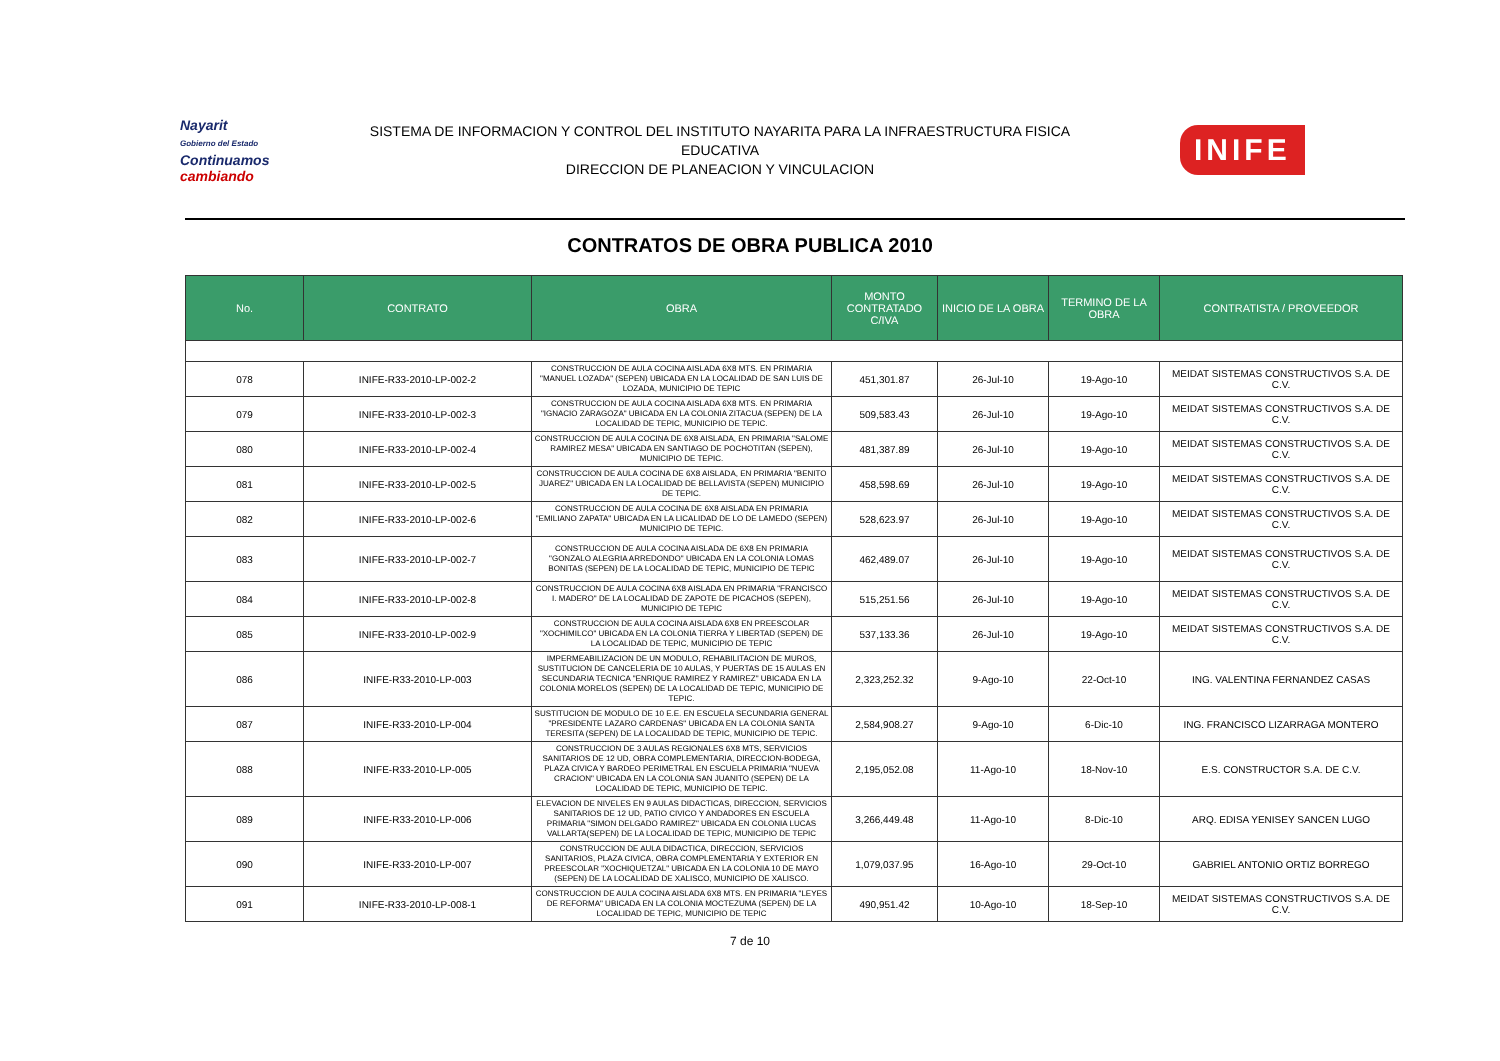Nayarit
Gobierno del Estado
Continuamos cambiando
SISTEMA DE INFORMACION Y CONTROL DEL INSTITUTO NAYARITA PARA LA INFRAESTRUCTURA FISICA
EDUCATIVA
DIRECCION DE PLANEACION Y VINCULACION
INIFE
CONTRATOS DE OBRA PUBLICA 2010
| No. | CONTRATO | OBRA | MONTO CONTRATADO C/IVA | INICIO DE LA OBRA | TERMINO DE LA OBRA | CONTRATISTA / PROVEEDOR |
| --- | --- | --- | --- | --- | --- | --- |
| 078 | INIFE-R33-2010-LP-002-2 | CONSTRUCCION DE AULA COCINA AISLADA 6X8 MTS. EN PRIMARIA "MANUEL LOZADA" (SEPEN) UBICADA EN LA LOCALIDAD DE SAN LUIS DE LOZADA, MUNICIPIO DE TEPIC | 451,301.87 | 26-Jul-10 | 19-Ago-10 | MEIDAT SISTEMAS CONSTRUCTIVOS S.A. DE C.V. |
| 079 | INIFE-R33-2010-LP-002-3 | CONSTRUCCION DE AULA COCINA AISLADA 6X8 MTS. EN PRIMARIA "IGNACIO ZARAGOZA" UBICADA EN LA COLONIA ZITACUA (SEPEN) DE LA LOCALIDAD DE TEPIC, MUNICIPIO DE TEPIC. | 509,583.43 | 26-Jul-10 | 19-Ago-10 | MEIDAT SISTEMAS CONSTRUCTIVOS S.A. DE C.V. |
| 080 | INIFE-R33-2010-LP-002-4 | CONSTRUCCION DE AULA COCINA DE 6X8 AISLADA, EN PRIMARIA "SALOME RAMIREZ MESA" UBICADA EN SANTIAGO DE POCHOTITAN (SEPEN), MUNICIPIO DE TEPIC. | 481,387.89 | 26-Jul-10 | 19-Ago-10 | MEIDAT SISTEMAS CONSTRUCTIVOS S.A. DE C.V. |
| 081 | INIFE-R33-2010-LP-002-5 | CONSTRUCCION DE AULA COCINA DE 6X8 AISLADA, EN PRIMARIA "BENITO JUAREZ" UBICADA EN LA LOCALIDAD DE BELLAVISTA (SEPEN) MUNICIPIO DE TEPIC. | 458,598.69 | 26-Jul-10 | 19-Ago-10 | MEIDAT SISTEMAS CONSTRUCTIVOS S.A. DE C.V. |
| 082 | INIFE-R33-2010-LP-002-6 | CONSTRUCCION DE AULA COCINA DE 6X8 AISLADA EN PRIMARIA "EMILIANO ZAPATA" UBICADA EN LA LICALIDAD DE LO DE LAMEDO (SEPEN) MUNICIPIO DE TEPIC. | 528,623.97 | 26-Jul-10 | 19-Ago-10 | MEIDAT SISTEMAS CONSTRUCTIVOS S.A. DE C.V. |
| 083 | INIFE-R33-2010-LP-002-7 | CONSTRUCCION DE AULA COCINA AISLADA DE 6X8 EN PRIMARIA "GONZALO ALEGRIA ARREDONDO" UBICADA EN LA COLONIA LOMAS BONITAS (SEPEN) DE LA LOCALIDAD DE TEPIC, MUNICIPIO DE TEPIC | 462,489.07 | 26-Jul-10 | 19-Ago-10 | MEIDAT SISTEMAS CONSTRUCTIVOS S.A. DE C.V. |
| 084 | INIFE-R33-2010-LP-002-8 | CONSTRUCCION DE AULA COCINA 6X8 AISLADA EN PRIMARIA "FRANCISCO I. MADERO" DE LA LOCALIDAD DE ZAPOTE DE PICACHOS (SEPEN), MUNICIPIO DE TEPIC | 515,251.56 | 26-Jul-10 | 19-Ago-10 | MEIDAT SISTEMAS CONSTRUCTIVOS S.A. DE C.V. |
| 085 | INIFE-R33-2010-LP-002-9 | CONSTRUCCION DE AULA COCINA AISLADA 6X8 EN PREESCOLAR "XOCHIMILCO" UBICADA EN LA COLONIA TIERRA Y LIBERTAD (SEPEN) DE LA LOCALIDAD DE TEPIC, MUNICIPIO DE TEPIC | 537,133.36 | 26-Jul-10 | 19-Ago-10 | MEIDAT SISTEMAS CONSTRUCTIVOS S.A. DE C.V. |
| 086 | INIFE-R33-2010-LP-003 | IMPERMEABILIZACION DE UN MODULO, REHABILITACION DE MUROS, SUSTITUCION DE CANCELERIA DE 10 AULAS, Y PUERTAS DE 15 AULAS EN SECUNDARIA TECNICA "ENRIQUE RAMIREZ Y RAMIREZ" UBICADA EN LA COLONIA MORELOS (SEPEN) DE LA LOCALIDAD DE TEPIC, MUNICIPIO DE TEPIC. | 2,323,252.32 | 9-Ago-10 | 22-Oct-10 | ING. VALENTINA FERNANDEZ CASAS |
| 087 | INIFE-R33-2010-LP-004 | SUSTITUCION DE MODULO DE 10 E.E. EN ESCUELA SECUNDARIA GENERAL "PRESIDENTE LAZARO CARDENAS" UBICADA EN LA COLONIA SANTA TERESITA (SEPEN) DE LA LOCALIDAD DE TEPIC, MUNICIPIO DE TEPIC. | 2,584,908.27 | 9-Ago-10 | 6-Dic-10 | ING. FRANCISCO LIZARRAGA MONTERO |
| 088 | INIFE-R33-2010-LP-005 | CONSTRUCCION DE 3 AULAS REGIONALES 6X8 MTS, SERVICIOS SANITARIOS DE 12 UD, OBRA COMPLEMENTARIA, DIRECCION-BODEGA, PLAZA CIVICA Y BARDEO PERIMETRAL EN ESCUELA PRIMARIA "NUEVA CRACION" UBICADA EN LA COLONIA SAN JUANITO (SEPEN) DE LA LOCALIDAD DE TEPIC, MUNICIPIO DE TEPIC. | 2,195,052.08 | 11-Ago-10 | 18-Nov-10 | E.S. CONSTRUCTOR S.A. DE C.V. |
| 089 | INIFE-R33-2010-LP-006 | ELEVACION DE NIVELES EN 9 AULAS DIDACTICAS, DIRECCION, SERVICIOS SANITARIOS DE 12 UD, PATIO CIVICO Y ANDADORES EN ESCUELA PRIMARIA "SIMON DELGADO RAMIREZ" UBICADA EN COLONIA LUCAS VALLARTA(SEPEN) DE LA LOCALIDAD DE TEPIC, MUNICIPIO DE TEPIC | 3,266,449.48 | 11-Ago-10 | 8-Dic-10 | ARQ. EDISA YENISEY SANCEN LUGO |
| 090 | INIFE-R33-2010-LP-007 | CONSTRUCCION DE AULA DIDACTICA, DIRECCION, SERVICIOS SANITARIOS, PLAZA CIVICA, OBRA COMPLEMENTARIA Y EXTERIOR EN PREESCOLAR "XOCHIQUETZAL" UBICADA EN LA COLONIA 10 DE MAYO (SEPEN) DE LA LOCALIDAD DE XALISCO, MUNICIPIO DE XALISCO. | 1,079,037.95 | 16-Ago-10 | 29-Oct-10 | GABRIEL ANTONIO ORTIZ BORREGO |
| 091 | INIFE-R33-2010-LP-008-1 | CONSTRUCCION DE AULA COCINA AISLADA 6X8 MTS. EN PRIMARIA "LEYES DE REFORMA" UBICADA EN LA COLONIA MOCTEZUMA (SEPEN) DE LA LOCALIDAD DE TEPIC, MUNICIPIO DE TEPIC | 490,951.42 | 10-Ago-10 | 18-Sep-10 | MEIDAT SISTEMAS CONSTRUCTIVOS S.A. DE C.V. |
7 de 10